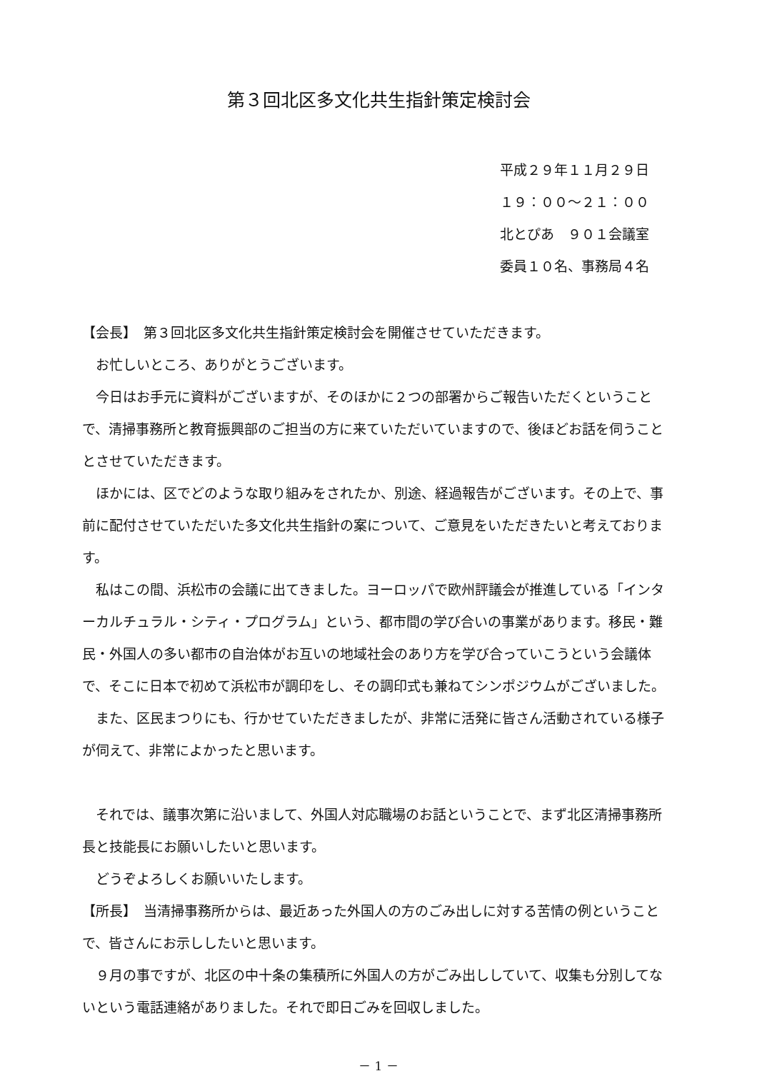第３回北区多文化共生指針策定検討会
平成２９年１１月２９日
１９：００～２１：００
北とぴあ　９０１会議室
委員１０名、事務局４名
【会長】　第３回北区多文化共生指針策定検討会を開催させていただきます。
　お忙しいところ、ありがとうございます。
　今日はお手元に資料がございますが、そのほかに２つの部署からご報告いただくということで、清掃事務所と教育振興部のご担当の方に来ていただいていますので、後ほどお話を伺うこととさせていただきます。
　ほかには、区でどのような取り組みをされたか、別途、経過報告がございます。その上で、事前に配付させていただいた多文化共生指針の案について、ご意見をいただきたいと考えております。
　私はこの間、浜松市の会議に出てきました。ヨーロッパで欧州評議会が推進している「インターカルチュラル・シティ・プログラム」という、都市間の学び合いの事業があります。移民・難民・外国人の多い都市の自治体がお互いの地域社会のあり方を学び合っていこうという会議体で、そこに日本で初めて浜松市が調印をし、その調印式も兼ねてシンポジウムがございました。
　また、区民まつりにも、行かせていただきましたが、非常に活発に皆さん活動されている様子が伺えて、非常によかったと思います。
　それでは、議事次第に沿いまして、外国人対応職場のお話ということで、まず北区清掃事務所長と技能長にお願いしたいと思います。
　どうぞよろしくお願いいたします。
【所長】　当清掃事務所からは、最近あった外国人の方のごみ出しに対する苦情の例ということで、皆さんにお示ししたいと思います。
　９月の事ですが、北区の中十条の集積所に外国人の方がごみ出ししていて、収集も分別してないという電話連絡がありました。それで即日ごみを回収しました。
－ 1 －